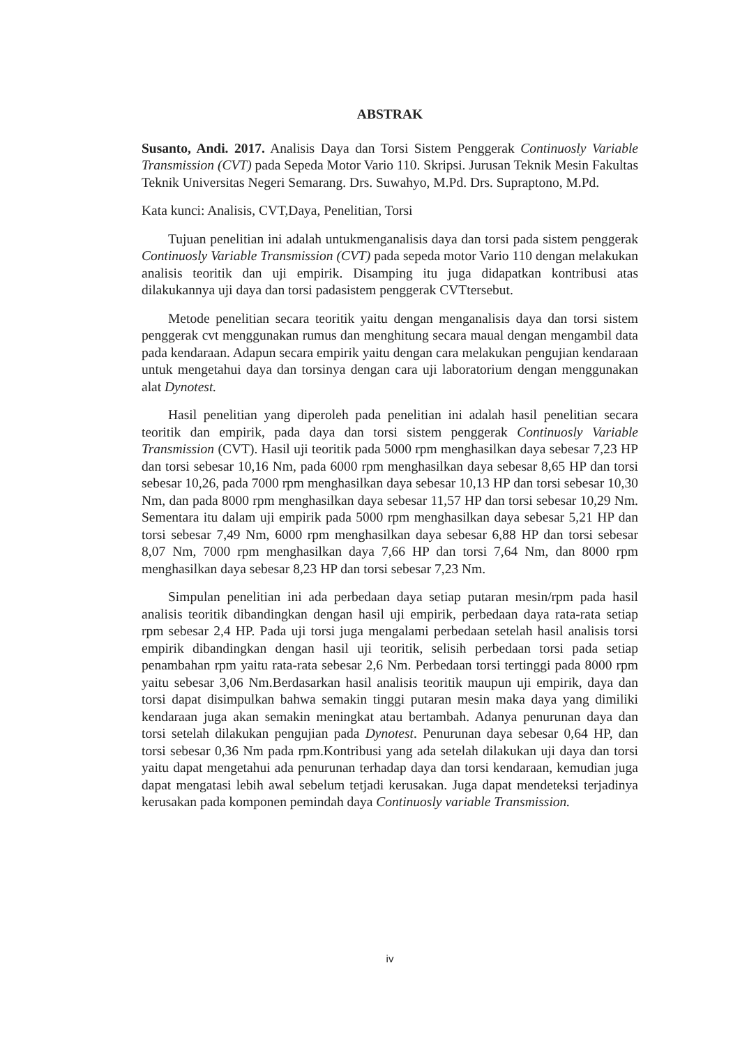ABSTRAK
Susanto, Andi. 2017. Analisis Daya dan Torsi Sistem Penggerak Continuosly Variable Transmission (CVT) pada Sepeda Motor Vario 110. Skripsi. Jurusan Teknik Mesin Fakultas Teknik Universitas Negeri Semarang. Drs. Suwahyo, M.Pd. Drs. Supraptono, M.Pd.
Kata kunci: Analisis, CVT,Daya, Penelitian, Torsi
Tujuan penelitian ini adalah untukmenganalisis daya dan torsi pada sistem penggerak Continuosly Variable Transmission (CVT) pada sepeda motor Vario 110 dengan melakukan analisis teoritik dan uji empirik. Disamping itu juga didapatkan kontribusi atas dilakukannya uji daya dan torsi padasistem penggerak CVTtersebut.
Metode penelitian secara teoritik yaitu dengan menganalisis daya dan torsi sistem penggerak cvt menggunakan rumus dan menghitung secara maual dengan mengambil data pada kendaraan. Adapun secara empirik yaitu dengan cara melakukan pengujian kendaraan untuk mengetahui daya dan torsinya dengan cara uji laboratorium dengan menggunakan alat Dynotest.
Hasil penelitian yang diperoleh pada penelitian ini adalah hasil penelitian secara teoritik dan empirik, pada daya dan torsi sistem penggerak Continuosly Variable Transmission (CVT). Hasil uji teoritik pada 5000 rpm menghasilkan daya sebesar 7,23 HP dan torsi sebesar 10,16 Nm, pada 6000 rpm menghasilkan daya sebesar 8,65 HP dan torsi sebesar 10,26, pada 7000 rpm menghasilkan daya sebesar 10,13 HP dan torsi sebesar 10,30 Nm, dan pada 8000 rpm menghasilkan daya sebesar 11,57 HP dan torsi sebesar 10,29 Nm. Sementara itu dalam uji empirik pada 5000 rpm menghasilkan daya sebesar 5,21 HP dan torsi sebesar 7,49 Nm, 6000 rpm menghasilkan daya sebesar 6,88 HP dan torsi sebesar 8,07 Nm, 7000 rpm menghasilkan daya 7,66 HP dan torsi 7,64 Nm, dan 8000 rpm menghasilkan daya sebesar 8,23 HP dan torsi sebesar 7,23 Nm.
Simpulan penelitian ini ada perbedaan daya setiap putaran mesin/rpm pada hasil analisis teoritik dibandingkan dengan hasil uji empirik, perbedaan daya rata-rata setiap rpm sebesar 2,4 HP. Pada uji torsi juga mengalami perbedaan setelah hasil analisis torsi empirik dibandingkan dengan hasil uji teoritik, selisih perbedaan torsi pada setiap penambahan rpm yaitu rata-rata sebesar 2,6 Nm. Perbedaan torsi tertinggi pada 8000 rpm yaitu sebesar 3,06 Nm.Berdasarkan hasil analisis teoritik maupun uji empirik, daya dan torsi dapat disimpulkan bahwa semakin tinggi putaran mesin maka daya yang dimiliki kendaraan juga akan semakin meningkat atau bertambah. Adanya penurunan daya dan torsi setelah dilakukan pengujian pada Dynotest. Penurunan daya sebesar 0,64 HP, dan torsi sebesar 0,36 Nm pada rpm.Kontribusi yang ada setelah dilakukan uji daya dan torsi yaitu dapat mengetahui ada penurunan terhadap daya dan torsi kendaraan, kemudian juga dapat mengatasi lebih awal sebelum tetjadi kerusakan. Juga dapat mendeteksi terjadinya kerusakan pada komponen pemindah daya Continuosly variable Transmission.
iv